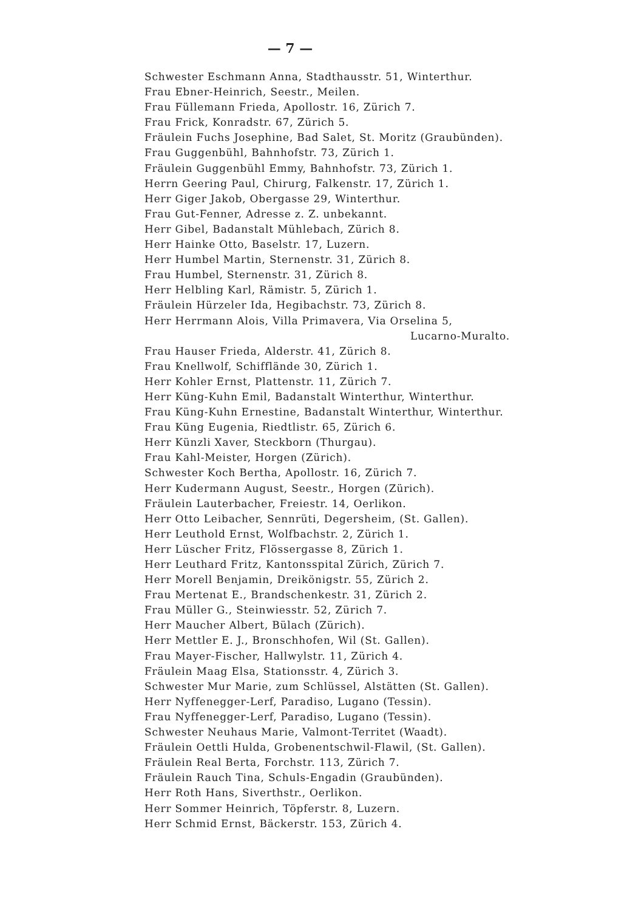— 7 —
Schwester Eschmann Anna, Stadthausstr. 51, Winterthur.
Frau Ebner-Heinrich, Seestr., Meilen.
Frau Füllemann Frieda, Apollostr. 16, Zürich 7.
Frau Frick, Konradstr. 67, Zürich 5.
Fräulein Fuchs Josephine, Bad Salet, St. Moritz (Graubünden).
Frau Guggenbühl, Bahnhofstr. 73, Zürich 1.
Fräulein Guggenbühl Emmy, Bahnhofstr. 73, Zürich 1.
Herrn Geering Paul, Chirurg, Falkenstr. 17, Zürich 1.
Herr Giger Jakob, Obergasse 29, Winterthur.
Frau Gut-Fenner, Adresse z. Z. unbekannt.
Herr Gibel, Badanstalt Mühlebach, Zürich 8.
Herr Hainke Otto, Baselstr. 17, Luzern.
Herr Humbel Martin, Sternenstr. 31, Zürich 8.
Frau Humbel, Sternenstr. 31, Zürich 8.
Herr Helbling Karl, Rämistr. 5, Zürich 1.
Fräulein Hürzeler Ida, Hegibachstr. 73, Zürich 8.
Herr Herrmann Alois, Villa Primavera, Via Orselina 5,
Lucarno-Muralto.
Frau Hauser Frieda, Alderstr. 41, Zürich 8.
Frau Knellwolf, Schifflände 30, Zürich 1.
Herr Kohler Ernst, Plattenstr. 11, Zürich 7.
Herr Küng-Kuhn Emil, Badanstalt Winterthur, Winterthur.
Frau Küng-Kuhn Ernestine, Badanstalt Winterthur, Winterthur.
Frau Küng Eugenia, Riedtlistr. 65, Zürich 6.
Herr Künzli Xaver, Steckborn (Thurgau).
Frau Kahl-Meister, Horgen (Zürich).
Schwester Koch Bertha, Apollostr. 16, Zürich 7.
Herr Kudermann August, Seestr., Horgen (Zürich).
Fräulein Lauterbacher, Freiestr. 14, Oerlikon.
Herr Otto Leibacher, Sennrüti, Degersheim, (St. Gallen).
Herr Leuthold Ernst, Wolfbachstr. 2, Zürich 1.
Herr Lüscher Fritz, Flössergasse 8, Zürich 1.
Herr Leuthard Fritz, Kantonsspital Zürich, Zürich 7.
Herr Morell Benjamin, Dreikönigstr. 55, Zürich 2.
Frau Mertenat E., Brandschenkestr. 31, Zürich 2.
Frau Müller G., Steinwiesstr. 52, Zürich 7.
Herr Maucher Albert, Bülach (Zürich).
Herr Mettler E. J., Bronschhofen, Wil (St. Gallen).
Frau Mayer-Fischer, Hallwylstr. 11, Zürich 4.
Fräulein Maag Elsa, Stationsstr. 4, Zürich 3.
Schwester Mur Marie, zum Schlüssel, Alstätten (St. Gallen).
Herr Nyffenegger-Lerf, Paradiso, Lugano (Tessin).
Frau Nyffenegger-Lerf, Paradiso, Lugano (Tessin).
Schwester Neuhaus Marie, Valmont-Territet (Waadt).
Fräulein Oettli Hulda, Grobenentschwil-Flawil, (St. Gallen).
Fräulein Real Berta, Forchstr. 113, Zürich 7.
Fräulein Rauch Tina, Schuls-Engadin (Graubünden).
Herr Roth Hans, Siverthstr., Oerlikon.
Herr Sommer Heinrich, Töpferstr. 8, Luzern.
Herr Schmid Ernst, Bäckerstr. 153, Zürich 4.